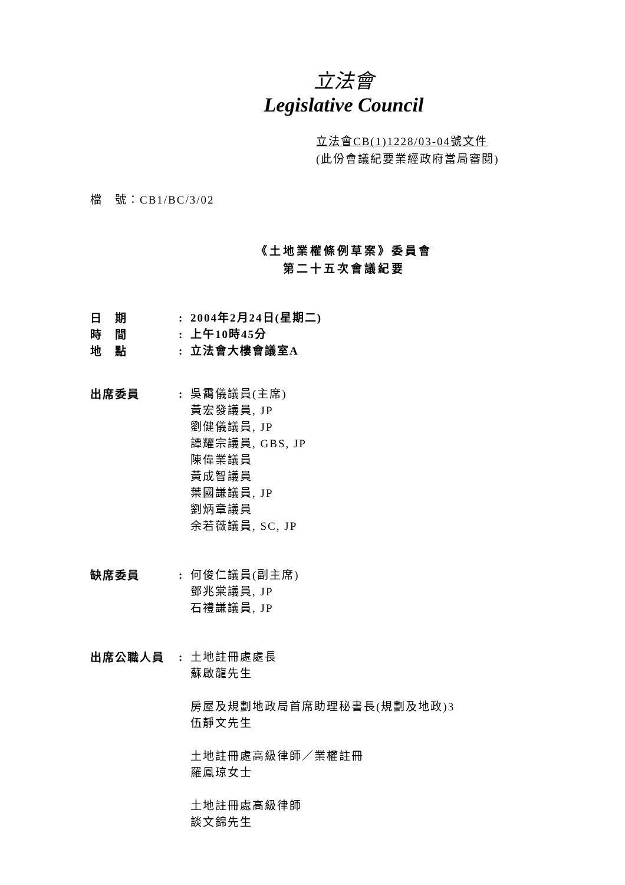立法會
Legislative Council
立法會CB(1)1228/03-04號文件
(此份會議紀要業經政府當局審閱)
檔　號：CB1/BC/3/02
《土地業權條例草案》委員會
第二十五次會議紀要
| 日 期 | : | 2004年2月24日(星期二) |
| 時 間 | : | 上午10時45分 |
| 地 點 | : | 立法會大樓會議室A |
| 出席委員 | : | 吳靄儀議員(主席) 黃宏發議員, JP 劉健儀議員, JP 譚耀宗議員, GBS, JP 陳偉業議員 黃成智議員 葉國謙議員, JP 劉炳章議員 余若薇議員, SC, JP |
| 缺席委員 | : | 何俊仁議員(副主席) 鄧兆棠議員, JP 石禮謙議員, JP |
| 出席公職人員 | : | 土地註冊處處長 蘇啟龍先生 房屋及規劃地政局首席助理秘書長(規劃及地政)3 伍靜文先生 土地註冊處高級律師／業權註冊 羅鳳琼女士 土地註冊處高級律師 談文錦先生 |